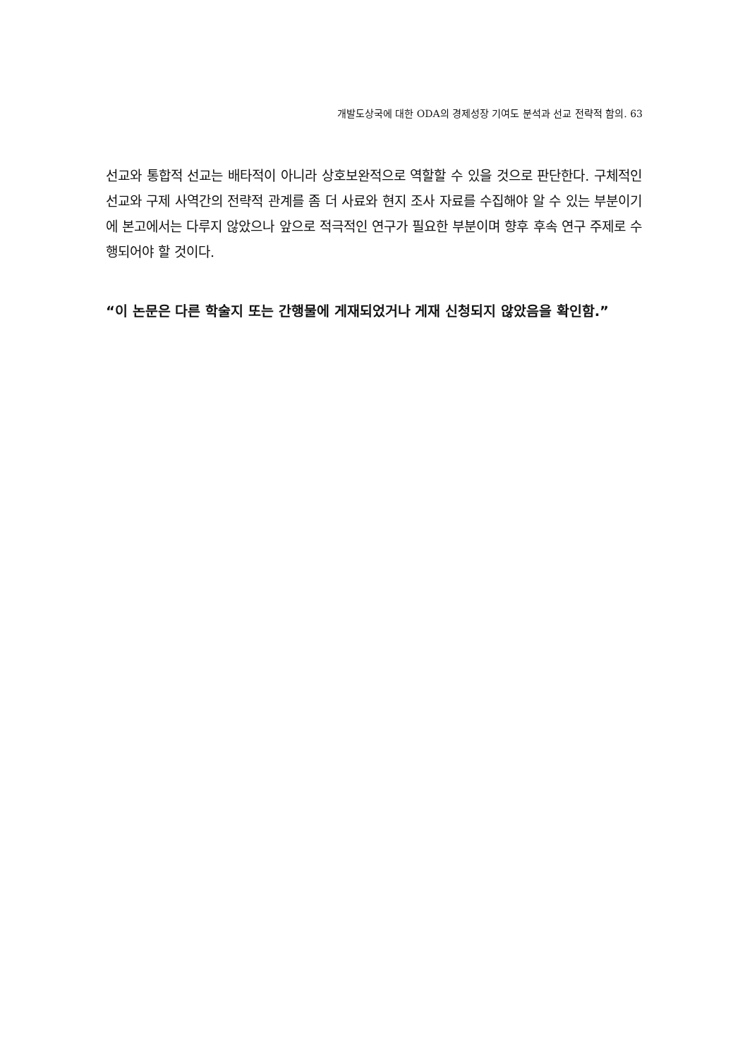개발도상국에 대한 ODA의 경제성장 기여도 분석과 선교 전략적 함의. 63
선교와 통합적 선교는 배타적이 아니라 상호보완적으로 역할할 수 있을 것으로 판단한다. 구체적인 선교와 구제 사역간의 전략적 관계를 좀 더 사료와 현지 조사 자료를 수집해야 알 수 있는 부분이기에 본고에서는 다루지 않았으나 앞으로 적극적인 연구가 필요한 부분이며 향후 후속 연구 주제로 수행되어야 할 것이다.
“이 논문은 다른 학술지 또는 간행물에 게재되었거나 게재 신청되지 않았음을 확인함.”